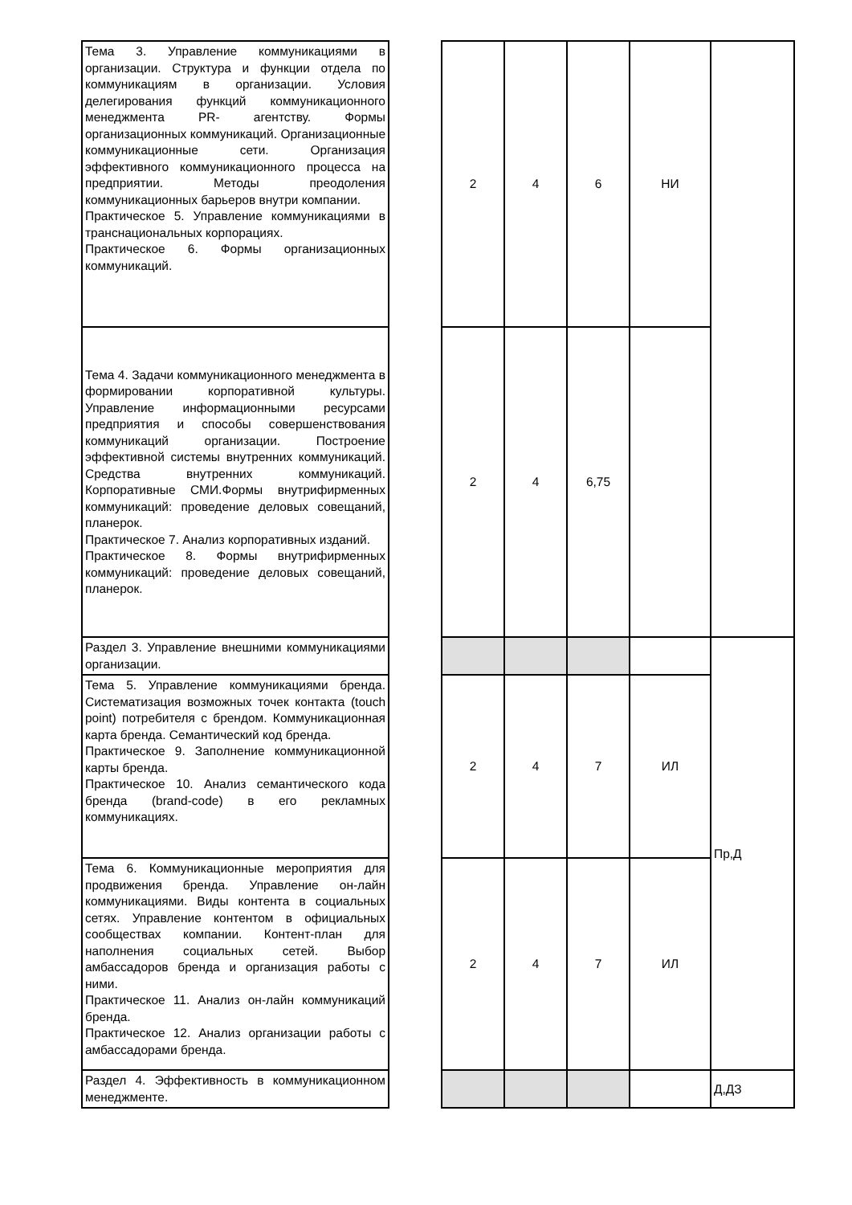| Тема 3. Управление коммуникациями в организации. Структура и функции отдела по коммуникациям в организации. Условия делегирования функций коммуникационного менеджмента PR- агентству. Формы организационных коммуникаций. Организационные коммуникационные сети. Организация эффективного коммуникационного процесса на предприятии. Методы преодоления коммуникационных барьеров внутри компании. Практическое 5. Управление коммуникациями в транснациональных корпорациях. Практическое 6. Формы организационных коммуникаций. | | 2 | 4 | 6 | НИ | |
| Тема 4. Задачи коммуникационного менеджмента в формировании корпоративной культуры. Управление информационными ресурсами предприятия и способы совершенствования коммуникаций организации. Построение эффективной системы внутренних коммуникаций. Средства внутренних коммуникаций. Корпоративные СМИ.Формы внутрифирменных коммуникаций: проведение деловых совещаний, планерок. Практическое 7. Анализ корпоративных изданий. Практическое 8. Формы внутрифирменных коммуникаций: проведение деловых совещаний, планерок. | | 2 | 4 | 6,75 | | |
| Раздел 3. Управление внешними коммуникациями организации. | | | | | | Пр,Д |
| Тема 5. Управление коммуникациями бренда. Систематизация возможных точек контакта (touch point) потребителя с брендом. Коммуникационная карта бренда. Семантический код бренда. Практическое 9. Заполнение коммуникационной карты бренда. Практическое 10. Анализ семантического кода бренда (brand-code) в его рекламных коммуникациях. | | 2 | 4 | 7 | ИЛ | |
| Тема 6. Коммуникационные мероприятия для продвижения бренда. Управление он-лайн коммуникациями. Виды контента в социальных сетях. Управление контентом в официальных сообществах компании. Контент-план для наполнения социальных сетей. Выбор амбассадоров бренда и организация работы с ними. Практическое 11. Анализ он-лайн коммуникаций бренда. Практическое 12. Анализ организации работы с амбассадорами бренда. | | 2 | 4 | 7 | ИЛ | |
| Раздел 4. Эффективность в коммуникационном менеджменте. | | | | | | Д,ДЗ |